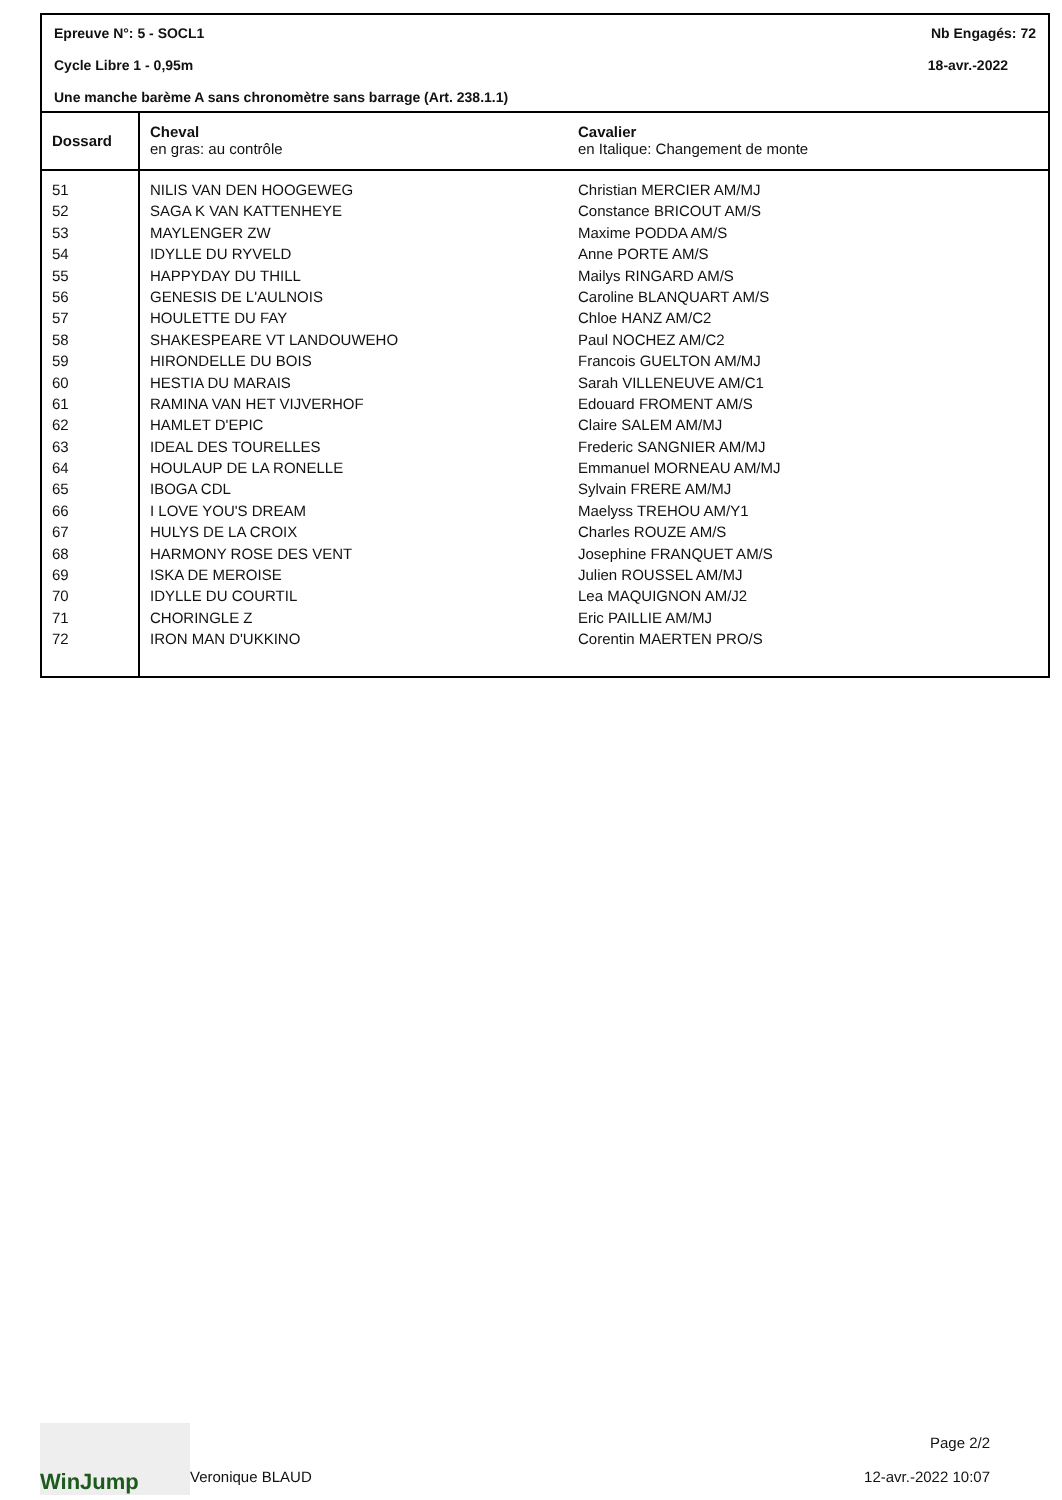Epreuve N°: 5 - SOCL1 Nb Engagés: 72
Cycle Libre 1 - 0,95m 18-avr.-2022
Une manche barème A sans chronomètre sans barrage (Art. 238.1.1)
| Dossard | Cheval en gras: au contrôle | Cavalier en Italique: Changement de monte |
| --- | --- | --- |
| 51 | NILIS VAN DEN HOOGEWEG | Christian MERCIER AM/MJ |
| 52 | SAGA K VAN KATTENHEYE | Constance BRICOUT AM/S |
| 53 | MAYLENGER ZW | Maxime PODDA AM/S |
| 54 | IDYLLE DU RYVELD | Anne PORTE AM/S |
| 55 | HAPPYDAY DU THILL | Mailys RINGARD AM/S |
| 56 | GENESIS DE L'AULNOIS | Caroline BLANQUART AM/S |
| 57 | HOULETTE DU FAY | Chloe HANZ AM/C2 |
| 58 | SHAKESPEARE VT LANDOUWEHO | Paul NOCHEZ AM/C2 |
| 59 | HIRONDELLE DU BOIS | Francois GUELTON AM/MJ |
| 60 | HESTIA DU MARAIS | Sarah VILLENEUVE AM/C1 |
| 61 | RAMINA VAN HET VIJVERHOF | Edouard FROMENT AM/S |
| 62 | HAMLET D'EPIC | Claire SALEM AM/MJ |
| 63 | IDEAL DES TOURELLES | Frederic SANGNIER AM/MJ |
| 64 | HOULAUP DE LA RONELLE | Emmanuel MORNEAU AM/MJ |
| 65 | IBOGA CDL | Sylvain FRERE AM/MJ |
| 66 | I LOVE YOU'S DREAM | Maelyss TREHOU AM/Y1 |
| 67 | HULYS DE LA CROIX | Charles ROUZE AM/S |
| 68 | HARMONY ROSE DES VENT | Josephine FRANQUET AM/S |
| 69 | ISKA DE MEROISE | Julien ROUSSEL AM/MJ |
| 70 | IDYLLE DU COURTIL | Lea MAQUIGNON AM/J2 |
| 71 | CHORINGLE Z | Eric PAILLIE AM/MJ |
| 72 | IRON MAN D'UKKINO | Corentin MAERTEN PRO/S |
WinJump
Veronique BLAUD
Page 2/2
12-avr.-2022 10:07